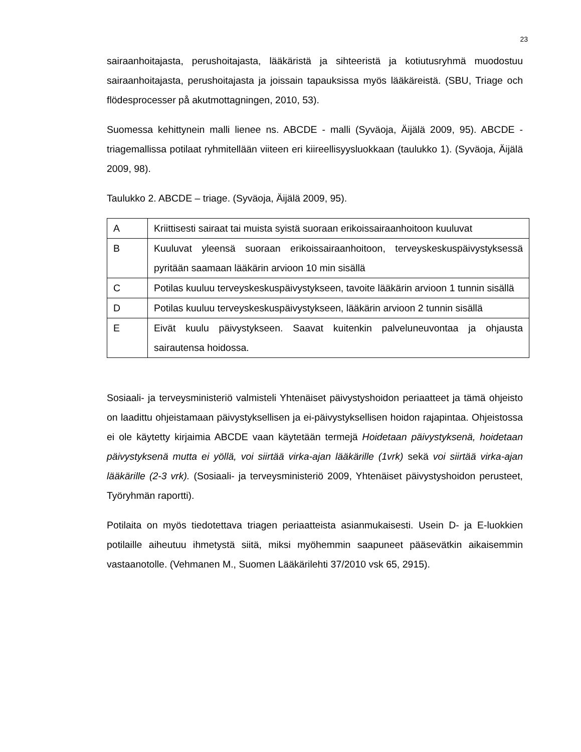23
sairaanhoitajasta, perushoitajasta, lääkäristä ja sihteeristä ja kotiutusryhmä muodostuu sairaanhoitajasta, perushoitajasta ja joissain tapauksissa myös lääkäreistä. (SBU, Triage och flödesprocesser på akutmottagningen, 2010, 53).
Suomessa kehittynein malli lienee ns. ABCDE - malli (Syväoja, Äijälä 2009, 95). ABCDE - triagemallissa potilaat ryhmitellään viiteen eri kiireellisyysluokkaan (taulukko 1). (Syväoja, Äijälä 2009, 98).
Taulukko 2. ABCDE – triage. (Syväoja, Äijälä 2009, 95).
| A | Kriittisesti sairaat tai muista syistä suoraan erikoissairaanhoitoon kuuluvat |
| B | Kuuluvat yleensä suoraan erikoissairaanhoitoon, terveyskeskuspäivystyksessä pyritään saamaan lääkärin arvioon 10 min sisällä |
| C | Potilas kuuluu terveyskeskuspäivystykseen, tavoite lääkärin arvioon 1 tunnin sisällä |
| D | Potilas kuuluu terveyskeskuspäivystykseen, lääkärin arvioon 2 tunnin sisällä |
| E | Eivät kuulu päivystykseen. Saavat kuitenkin palveluneuvontaa ja ohjausta sairautensa hoidossa. |
Sosiaali- ja terveysministeriö valmisteli Yhtenäiset päivystyshoidon periaatteet ja tämä ohjeisto on laadittu ohjeistamaan päivystyksellisen ja ei-päivystyksellisen hoidon rajapintaa. Ohjeistossa ei ole käytetty kirjaimia ABCDE vaan käytetään termejä Hoidetaan päivystyksenä, hoidetaan päivystyksenä mutta ei yöllä, voi siirtää virka-ajan lääkärille (1vrk) sekä voi siirtää virka-ajan lääkärille (2-3 vrk). (Sosiaali- ja terveysministeriö 2009, Yhtenäiset päivystyshoidon perusteet, Työryhmän raportti).
Potilaita on myös tiedotettava triagen periaatteista asianmukaisesti. Usein D- ja E-luokkien potilaille aiheutuu ihmetystä siitä, miksi myöhemmin saapuneet pääsevätkin aikaisemmin vastaanotolle. (Vehmanen M., Suomen Lääkärilehti 37/2010 vsk 65, 2915).